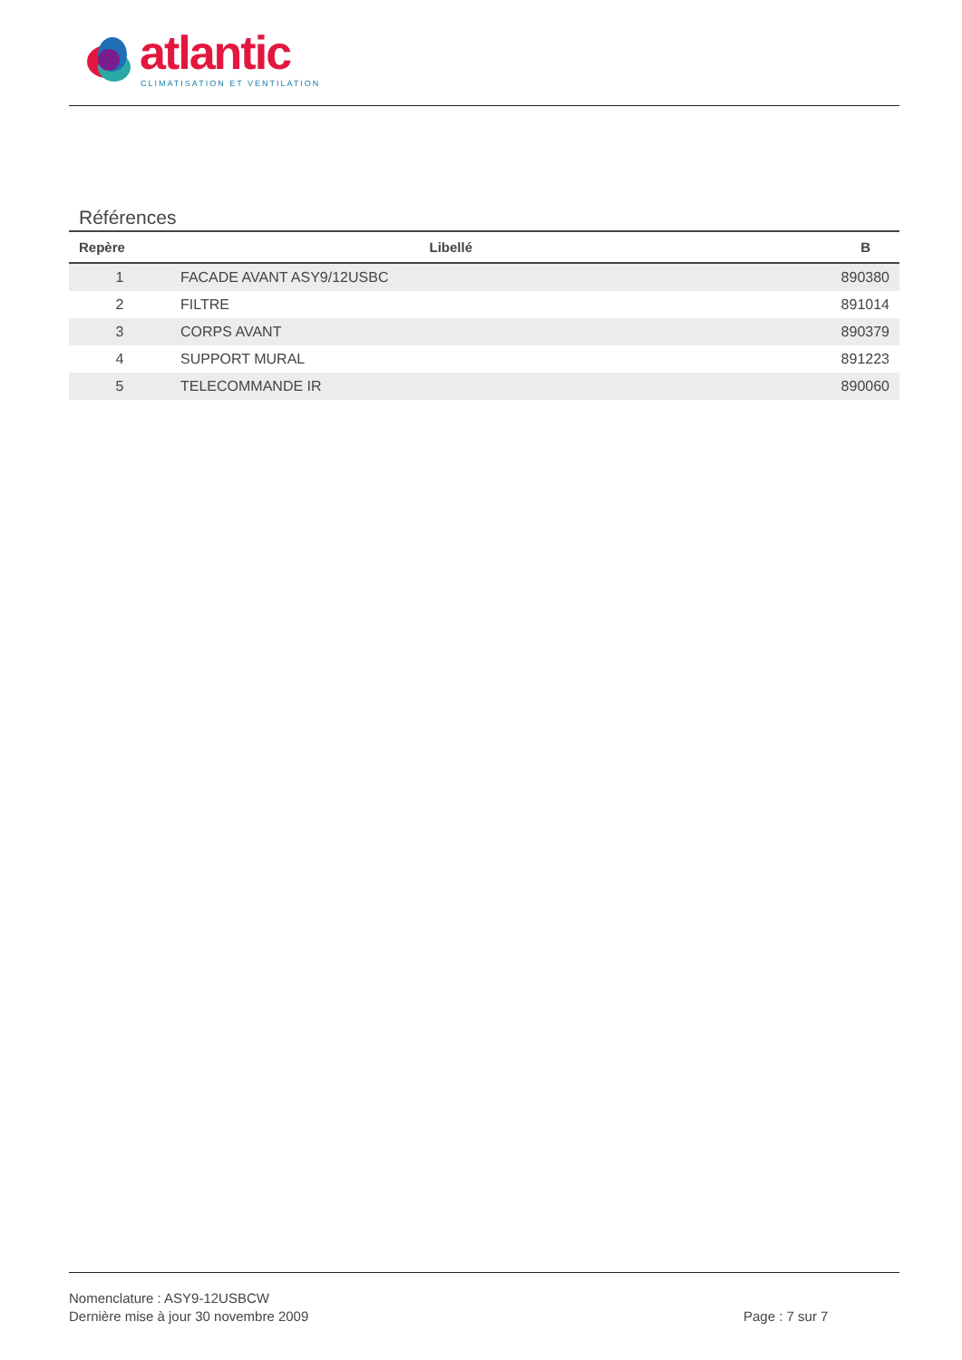atlantic
CLIMATISATION ET VENTILATION
Références
| Repère | Libellé | B |
| --- | --- | --- |
| 1 | FACADE AVANT ASY9/12USBC | 890380 |
| 2 | FILTRE | 891014 |
| 3 | CORPS AVANT | 890379 |
| 4 | SUPPORT MURAL | 891223 |
| 5 | TELECOMMANDE IR | 890060 |
Nomenclature : ASY9-12USBCW
Dernière mise à jour 30 novembre 2009
Page : 7 sur 7